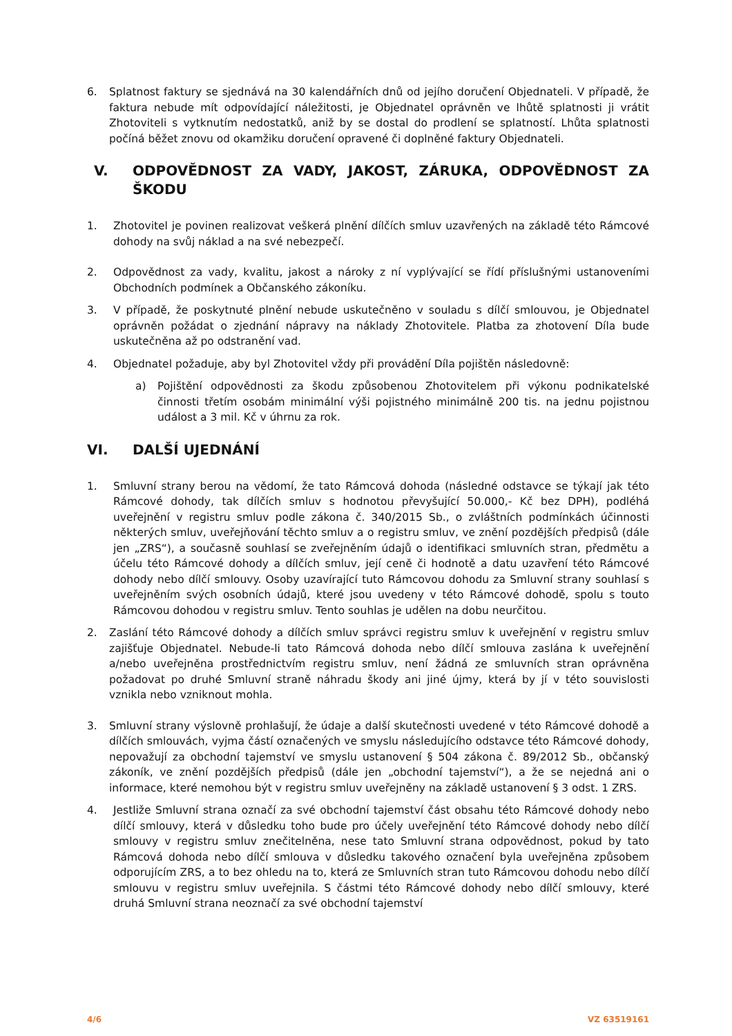6. Splatnost faktury se sjednává na 30 kalendářních dnů od jejího doručení Objednateli. V případě, že faktura nebude mít odpovídající náležitosti, je Objednatel oprávněn ve lhůtě splatnosti ji vrátit Zhotoviteli s vytknutím nedostatků, aniž by se dostal do prodlení se splatností. Lhůta splatnosti počíná běžet znovu od okamžiku doručení opravené či doplněné faktury Objednateli.
V. ODPOVĚDNOST ZA VADY, JAKOST, ZÁRUKA, ODPOVĚDNOST ZA ŠKODU
1. Zhotovitel je povinen realizovat veškerá plnění dílčích smluv uzavřených na základě této Rámcové dohody na svůj náklad a na své nebezpečí.
2. Odpovědnost za vady, kvalitu, jakost a nároky z ní vyplývající se řídí příslušnými ustanoveními Obchodních podmínek a Občanského zákoníku.
3. V případě, že poskytnuté plnění nebude uskutečněno v souladu s dílčí smlouvou, je Objednatel oprávněn požádat o zjednání nápravy na náklady Zhotovitele. Platba za zhotovení Díla bude uskutečněna až po odstranění vad.
4. Objednatel požaduje, aby byl Zhotovitel vždy při provádění Díla pojištěn následovně:
a) Pojištění odpovědnosti za škodu způsobenou Zhotovitelem při výkonu podnikatelské činnosti třetím osobám minimální výši pojistného minimálně 200 tis. na jednu pojistnou událost a 3 mil. Kč v úhrnu za rok.
VI. DALŠÍ UJEDNÁNÍ
1. Smluvní strany berou na vědomí, že tato Rámcová dohoda (následné odstavce se týkají jak této Rámcové dohody, tak dílčích smluv s hodnotou převyšující 50.000,- Kč bez DPH), podléhá uveřejnění v registru smluv podle zákona č. 340/2015 Sb., o zvláštních podmínkách účinnosti některých smluv, uveřejňování těchto smluv a o registru smluv, ve znění pozdějších předpisů (dále jen „ZRS“), a současně souhlasí se zveřejněním údajů o identifikaci smluvních stran, předmětu a účelu této Rámcové dohody a dílčích smluv, její ceně či hodnotě a datu uzavření této Rámcové dohody nebo dílčí smlouvy. Osoby uzavírající tuto Rámcovou dohodu za Smluvní strany souhlasí s uveřejněním svých osobních údajů, které jsou uvedeny v této Rámcové dohodě, spolu s touto Rámcovou dohodou v registru smluv. Tento souhlas je udělen na dobu neurčitou.
2. Zaslání této Rámcové dohody a dílčích smluv správci registru smluv k uveřejnění v registru smluv zajišťuje Objednatel. Nebude-li tato Rámcová dohoda nebo dílčí smlouva zaslána k uveřejnění a/nebo uveřejněna prostřednictvím registru smluv, není žádná ze smluvních stran oprávněna požadovat po druhé Smluvní straně náhradu škody ani jiné újmy, která by jí v této souvislosti vznikla nebo vzniknout mohla.
3. Smluvní strany výslovně prohlašují, že údaje a další skutečnosti uvedené v této Rámcové dohodě a dílčích smlouvách, vyjma částí označených ve smyslu následujícího odstavce této Rámcové dohody, nepovažují za obchodní tajemství ve smyslu ustanovení § 504 zákona č. 89/2012 Sb., občanský zákoník, ve znění pozdějších předpisů (dále jen „obchodní tajemství“), a že se nejedná ani o informace, které nemohou být v registru smluv uveřejněny na základě ustanovení § 3 odst. 1 ZRS.
4. Jestliže Smluvní strana označí za své obchodní tajemství část obsahu této Rámcové dohody nebo dílčí smlouvy, která v důsledku toho bude pro účely uveřejnění této Rámcové dohody nebo dílčí smlouvy v registru smluv znečitelněna, nese tato Smluvní strana odpovědnost, pokud by tato Rámcová dohoda nebo dílčí smlouva v důsledku takového označení byla uveřejněna způsobem odporujícím ZRS, a to bez ohledu na to, která ze Smluvních stran tuto Rámcovou dohodu nebo dílčí smlouvu v registru smluv uveřejnila. S částmi této Rámcové dohody nebo dílčí smlouvy, které druhá Smluvní strana neoznačí za své obchodní tajemství
4/6 VZ 63519161